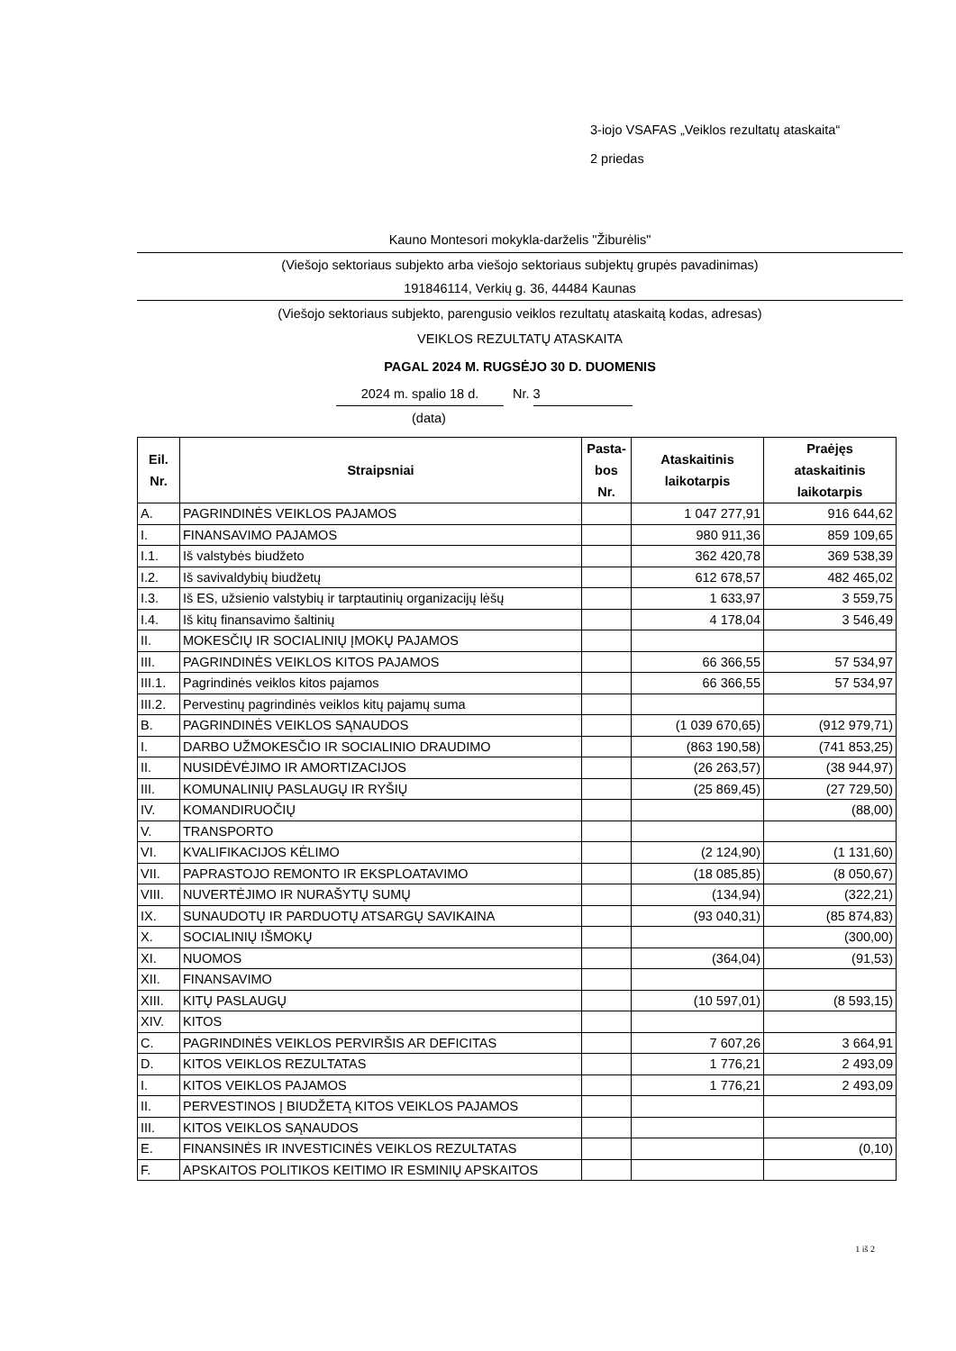3-iojo VSAFAS „Veiklos rezultatų ataskaita“
2 priedas
Kauno Montesori mokykla-darželis "Žiburėlis"
(Viešojo sektoriaus subjekto arba viešojo sektoriaus subjektų grupės pavadinimas)
191846114, Verkių g. 36, 44484 Kaunas
(Viešojo sektoriaus subjekto, parengusio veiklos rezultatų ataskaitą kodas, adresas)
VEIKLOS REZULTATŲ ATASKAITA
PAGAL 2024 M. RUGSĖJO 30 D. DUOMENIS
2024 m. spalio 18 d. Nr. 3
(data)
| Eil. Nr. | Straipsniai | Pasta- bos Nr. | Ataskaitinis laikotarpis | Praėjęs ataskaitinis laikotarpis |
| --- | --- | --- | --- | --- |
| A. | PAGRINDINĖS VEIKLOS PAJAMOS | | 1 047 277,91 | 916 644,62 |
| I. | FINANSAVIMO PAJAMOS | | 980 911,36 | 859 109,65 |
| I.1. | Iš valstybės biudžeto | | 362 420,78 | 369 538,39 |
| I.2. | Iš savivaldybių biudžetų | | 612 678,57 | 482 465,02 |
| I.3. | Iš ES, užsienio valstybių ir tarptautinių organizacijų lėšų | | 1 633,97 | 3 559,75 |
| I.4. | Iš kitų finansavimo šaltinių | | 4 178,04 | 3 546,49 |
| II. | MOKESČIŲ IR SOCIALINIŲ ĮMOKŲ PAJAMOS | | | |
| III. | PAGRINDINĖS VEIKLOS KITOS PAJAMOS | | 66 366,55 | 57 534,97 |
| III.1. | Pagrindinės veiklos kitos pajamos | | 66 366,55 | 57 534,97 |
| III.2. | Pervestinų pagrindinės veiklos kitų pajamų suma | | | |
| B. | PAGRINDINĖS VEIKLOS SĄNAUDOS | | (1 039 670,65) | (912 979,71) |
| I. | DARBO UŽMOKESČIO IR SOCIALINIO DRAUDIMO | | (863 190,58) | (741 853,25) |
| II. | NUSIDĖVĖJIMO IR AMORTIZACIJOS | | (26 263,57) | (38 944,97) |
| III. | KOMUNALINIŲ PASLAUGŲ IR RYŠIŲ | | (25 869,45) | (27 729,50) |
| IV. | KOMANDIRUOČIŲ | | | (88,00) |
| V. | TRANSPORTO | | | |
| VI. | KVALIFIKACIJOS KĖLIMO | | (2 124,90) | (1 131,60) |
| VII. | PAPRASTOJO REMONTO IR EKSPLOATAVIMO | | (18 085,85) | (8 050,67) |
| VIII. | NUVERTĖJIMO IR NURAŠYTŲ SUMŲ | | (134,94) | (322,21) |
| IX. | SUNAUDOTŲ IR PARDUOTŲ ATSARGŲ SAVIKAINA | | (93 040,31) | (85 874,83) |
| X. | SOCIALINIŲ IŠMOKŲ | | | (300,00) |
| XI. | NUOMOS | | (364,04) | (91,53) |
| XII. | FINANSAVIMO | | | |
| XIII. | KITŲ PASLAUGŲ | | (10 597,01) | (8 593,15) |
| XIV. | KITOS | | | |
| C. | PAGRINDINĖS VEIKLOS PERVIRŠIS AR DEFICITAS | | 7 607,26 | 3 664,91 |
| D. | KITOS VEIKLOS REZULTATAS | | 1 776,21 | 2 493,09 |
| I. | KITOS VEIKLOS PAJAMOS | | 1 776,21 | 2 493,09 |
| II. | PERVESTINOS Į BIUDŽETĄ KITOS VEIKLOS PAJAMOS | | | |
| III. | KITOS VEIKLOS SĄNAUDOS | | | |
| E. | FINANSINĖS IR INVESTICINĖS VEIKLOS REZULTATAS | | | (0,10) |
| F. | APSKAITOS POLITIKOS KEITIMO IR ESMINIŲ APSKAITOS | | | |
1 iš 2